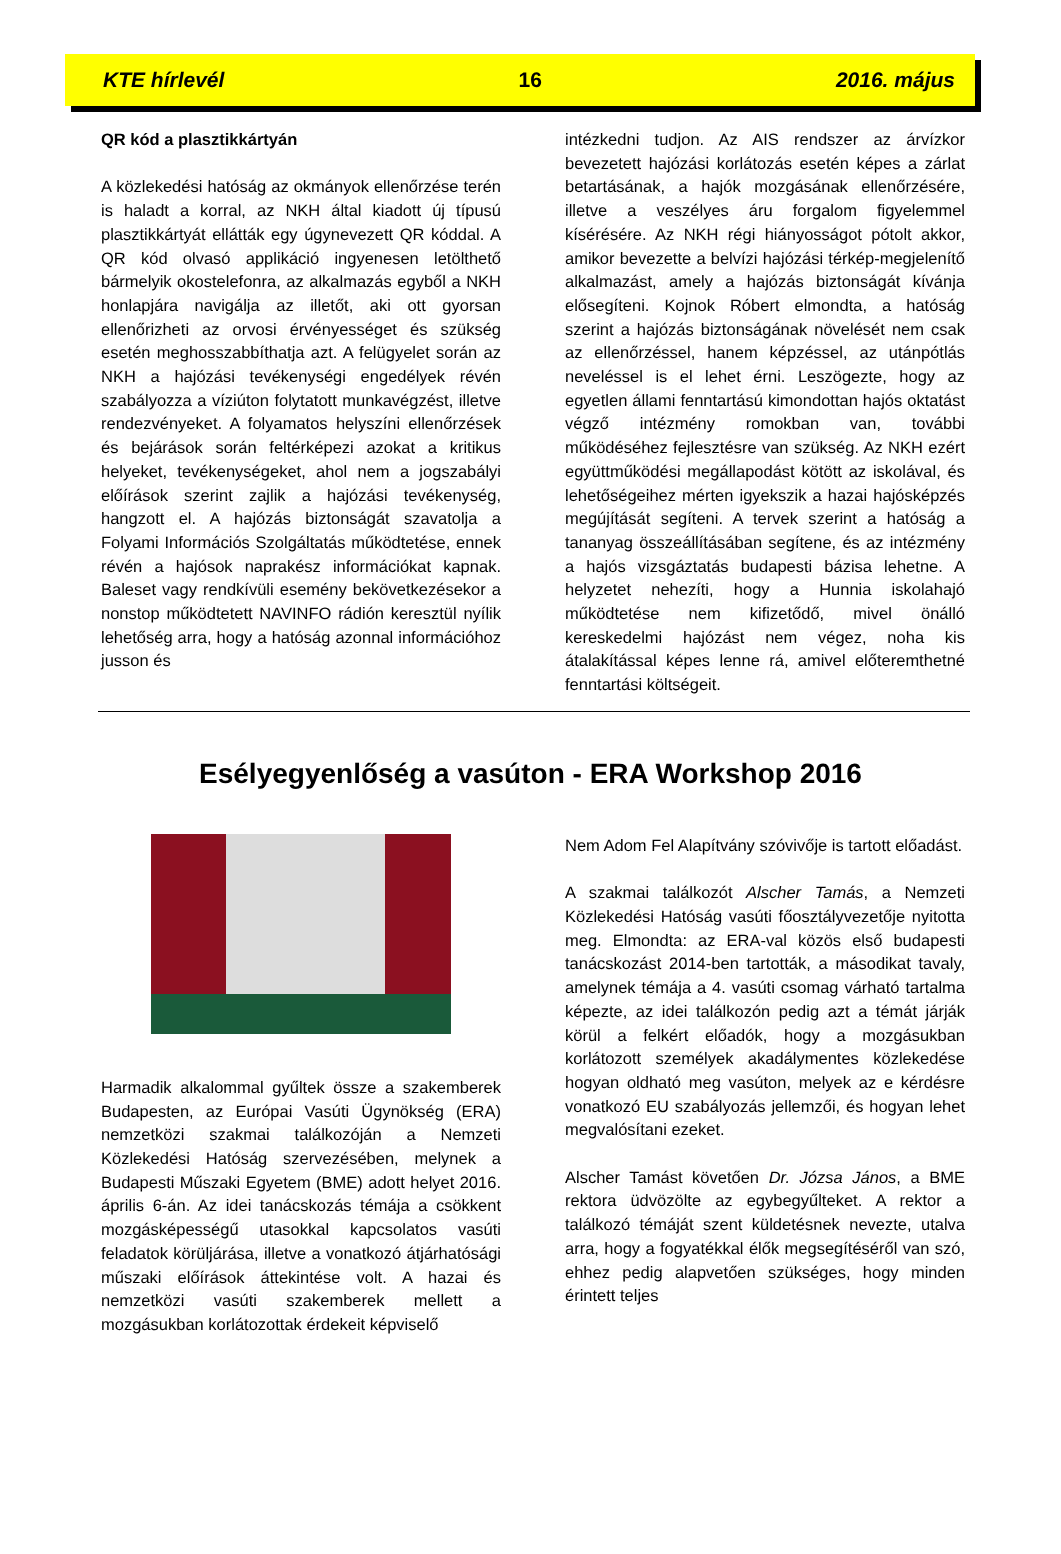KTE hírlevél 16 2016. május
QR kód a plasztikkártyán
A közlekedési hatóság az okmányok ellenőrzése terén is haladt a korral, az NKH által kiadott új típusú plasztikkártyát ellátták egy úgynevezett QR kóddal. A QR kód olvasó applikáció ingyenesen letölthető bármelyik okostelefonra, az alkalmazás egyből a NKH honlapjára navigálja az illetőt, aki ott gyorsan ellenőrizheti az orvosi érvényességet és szükség esetén meghosszabbíthatja azt. A felügyelet során az NKH a hajózási tevékenységi engedélyek révén szabályozza a víziúton folytatott munkavégzést, illetve rendezvényeket. A folyamatos helyszíni ellenőrzések és bejárások során feltérképezi azokat a kritikus helyeket, tevékenységeket, ahol nem a jogszabályi előírások szerint zajlik a hajózási tevékenység, hangzott el. A hajózás biztonságát szavatolja a Folyami Információs Szolgáltatás működtetése, ennek révén a hajósok naprakész információkat kapnak. Baleset vagy rendkívüli esemény bekövetkezésekor a nonstop működtetett NAVINFO rádión keresztül nyílik lehetőség arra, hogy a hatóság azonnal információhoz jusson és
intézkedni tudjon. Az AIS rendszer az árvízkor bevezetett hajózási korlátozás esetén képes a zárlat betartásának, a hajók mozgásának ellenőrzésére, illetve a veszélyes áru forgalom figyelemmel kísérésére. Az NKH régi hiányosságot pótolt akkor, amikor bevezette a belvízi hajózási térkép-megjelenítő alkalmazást, amely a hajózás biztonságát kívánja elősegíteni. Kojnok Róbert elmondta, a hatóság szerint a hajózás biztonságának növelését nem csak az ellenőrzéssel, hanem képzéssel, az utánpótlás neveléssel is el lehet érni. Leszögezte, hogy az egyetlen állami fenntartású kimondottan hajós oktatást végző intézmény romokban van, további működéséhez fejlesztésre van szükség. Az NKH ezért együttműködési megállapodást kötött az iskolával, és lehetőségeihez mérten igyekszik a hazai hajósképzés megújítását segíteni. A tervek szerint a hatóság a tananyag összeállításában segítene, és az intézmény a hajós vizsgáztatás budapesti bázisa lehetne. A helyzetet nehezíti, hogy a Hunnia iskolahajó működtetése nem kifizetődő, mivel önálló kereskedelmi hajózást nem végez, noha kis átalakítással képes lenne rá, amivel előteremthetné fenntartási költségeit.
Esélyegyenlőség a vasúton - ERA Workshop 2016
Harmadik alkalommal gyűltek össze a szakemberek Budapesten, az Európai Vasúti Ügynökség (ERA) nemzetközi szakmai találkozóján a Nemzeti Közlekedési Hatóság szervezésében, melynek a Budapesti Műszaki Egyetem (BME) adott helyet 2016. április 6-án. Az idei tanácskozás témája a csökkent mozgásképességű utasokkal kapcsolatos vasúti feladatok körüljárása, illetve a vonatkozó átjárhatósági műszaki előírások áttekintése volt. A hazai és nemzetközi vasúti szakemberek mellett a mozgásukban korlátozottak érdekeit képviselő
Nem Adom Fel Alapítvány szóvivője is tartott előadást.
A szakmai találkozót Alscher Tamás, a Nemzeti Közlekedési Hatóság vasúti főosztályvezetője nyitotta meg. Elmondta: az ERA-val közös első budapesti tanácskozást 2014-ben tartották, a másodikat tavaly, amelynek témája a 4. vasúti csomag várható tartalma képezte, az idei találkozón pedig azt a témát járják körül a felkért előadók, hogy a mozgásukban korlátozott személyek akadálymentes közlekedése hogyan oldható meg vasúton, melyek az e kérdésre vonatkozó EU szabályozás jellemzői, és hogyan lehet megvalósítani ezeket.
Alscher Tamást követően Dr. Józsa János, a BME rektora üdvözölte az egybegyűlteket. A rektor a találkozó témáját szent küldetésnek nevezte, utalva arra, hogy a fogyatékkal élők megsegítéséről van szó, ehhez pedig alapvetően szükséges, hogy minden érintett teljes